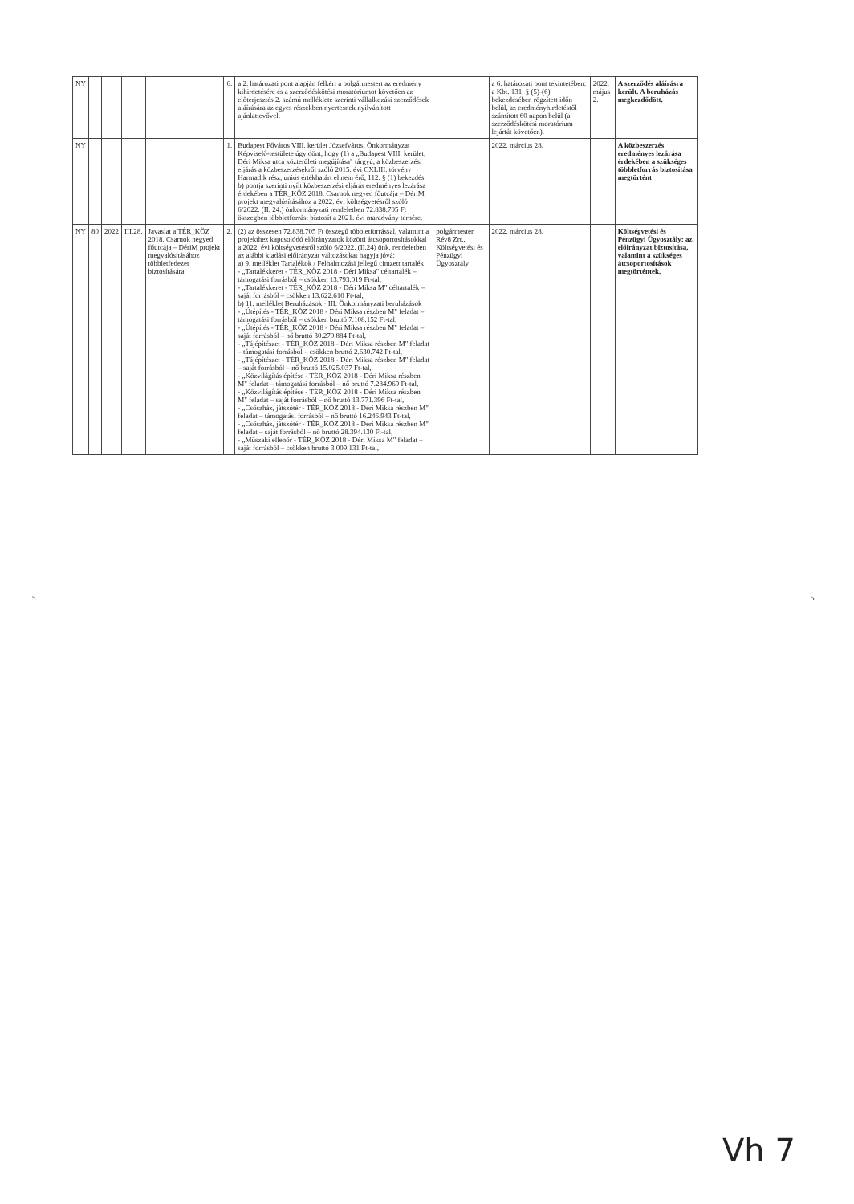5 5
| NY | | | | | 6. | a 2. határozati pont alapján felkéri a polgármestert az eredmény kihirdetésére és a szerződéskötési moratóriumot követően az előterjesztés 2. számú melléklete szerinti vállalkozási szerződések aláírására az egyes részekben nyertesnek nyilvánított ajánlattevővel. | | a 6. határozati pont tekintetében: a Kbt. 131. § (5)-(6) bekezdésében rögzített időn belül, az eredményhirdetéstől számított 60 napon belül (a szerződéskötési moratórium lejártát követően). | 2022. május 2. | A szerződés aláírásra került. A beruházás megkezdődött. |
| NY | | | | | 1. | Budapest Főváros VIII. kerület Józsefvárosi Önkormányzat Képviselő-testülete úgy dönt, hogy (1) a „Budapest VIII. kerület, Déri Miksa utca közterületi megújítása" tárgyú, a közbeszerzési eljárás a közbeszerzésekről szóló 2015. évi CXLIII. törvény Harmadik rész, uniós értékhatárt el nem érő, 112. § (1) bekezdés b) pontja szerinti nyílt közbeszerzési eljárás eredményes lezárása érdekében a TÉR_KÖZ 2018. Csarnok negyed főutcája – DériM projekt megvalósításához a 2022. évi költségvetésről szóló 6/2022. (II. 24.) önkormányzati rendeletben 72.838.705 Ft összegben többletforrást biztosít a 2021. évi maradvány terhére. | | 2022. március 28. | | A közbeszerzés eredményes lezárása érdekében a szükséges többletforrás biztosítása megtörtént |
| NY | 80 | 2022 | III.28. | Javaslat a TÉR_KÖZ 2018. Csarnok negyed főutcája – DériM projekt megvalósításához többletfedezet biztosítására | 2. | (2) az összesen 72.838.705 Ft összegű többletforrással, valamint a projekthez kapcsolódó előirányzatok közötti átcsoportosításokkal a 2022. évi költségvetésről szóló 6/2022. (II.24) önk. rendeletben az alábbi kiadási előirányzat változásokat hagyja jóvá: a) 9. melléklet Tartalékok / Felhalmozási jellegű címzett tartalék - „Tartalékkeret - TÉR_KÖZ 2018 - Déri Miksa" céltartalék – támogatási forrásból – csökken 13.793.019 Ft-tal, - „Tartalékkeret - TÉR_KÖZ 2018 - Déri Miksa M" céltartalék – saját forrásból – csökken 13.622.610 Ft-tal, b) 11. melléklet Beruházások · III. Önkormányzati beruházások - „Útépítés - TÉR_KÖZ 2018 - Déri Miksa részben M" feladat – támogatási forrásból – csökken bruttó 7.108.152 Ft-tal, - „Útépítés - TÉR_KÖZ 2018 - Déri Miksa részben M" feladat – saját forrásból – nő bruttó 30.270.884 Ft-tal, - „Tájépítészet - TÉR_KÖZ 2018 - Déri Miksa részben M" feladat – támogatási forrásból – csökken bruttó 2.630.742 Ft-tal, - „Tájépítészet - TÉR_KÖZ 2018 - Déri Miksa részben M" feladat – saját forrásból – nő bruttó 15.025.037 Ft-tal, - „Közvilágítás építése - TÉR_KÖZ 2018 - Déri Miksa részben M" feladat – támogatási forrásból – nő bruttó 7.284.969 Ft-tal, - „Közvilágítás építése - TÉR_KÖZ 2018 - Déri Miksa részben M" feladat – saját forrásból – nő bruttó 13.771.396 Ft-tal, - „Csőszház, játszótér - TÉR_KÖZ 2018 - Déri Miksa részben M" feladat – támogatási forrásból – nő bruttó 16.246.943 Ft-tal, - „Csőszház, játszótér - TÉR_KÖZ 2018 - Déri Miksa részben M" feladat – saját forrásból – nő bruttó 28.394.130 Ft-tal, - „Műszaki ellenőr - TÉR_KÖZ 2018 - Déri Miksa M" feladat – saját forrásból – csökken bruttó 3.009.131 Ft-tal, | polgármester Rév8 Zrt., Költségvetési és Pénzügyi Ügyosztály | 2022. március 28. | | Költségvetési és Pénzügyi Ügyosztály: az előirányzat biztosítása, valamint a szükséges átcsoportosítások megtörténtek. |
Vh 7